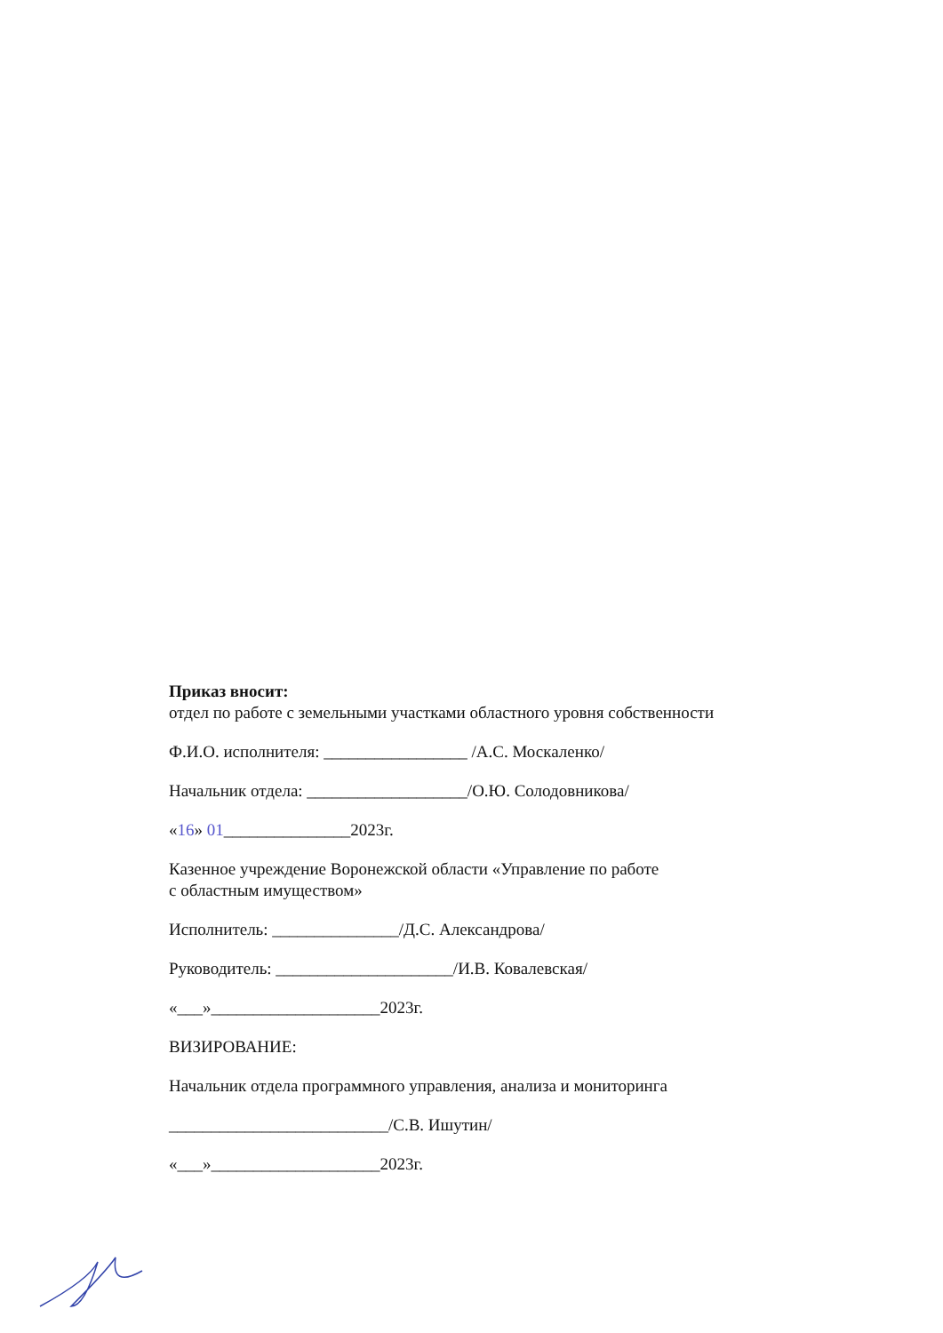Приказ вносит:
отдел по работе с земельными участками областного уровня собственности
Ф.И.О. исполнителя: _________________ /А.С. Москаленко/
Начальник отдела: ___________________/О.Ю. Солодовникова/
«16» 01_______________2023г.
Казенное учреждение Воронежской области «Управление по работе
с областным имуществом»
Исполнитель: _______________/Д.С. Александрова/
Руководитель: _____________________/И.В. Ковалевская/
«___»____________________2023г.
ВИЗИРОВАНИЕ:
Начальник отдела программного управления, анализа и мониторинга
__________________________/С.В. Ишутин/
«___»____________________2023г.